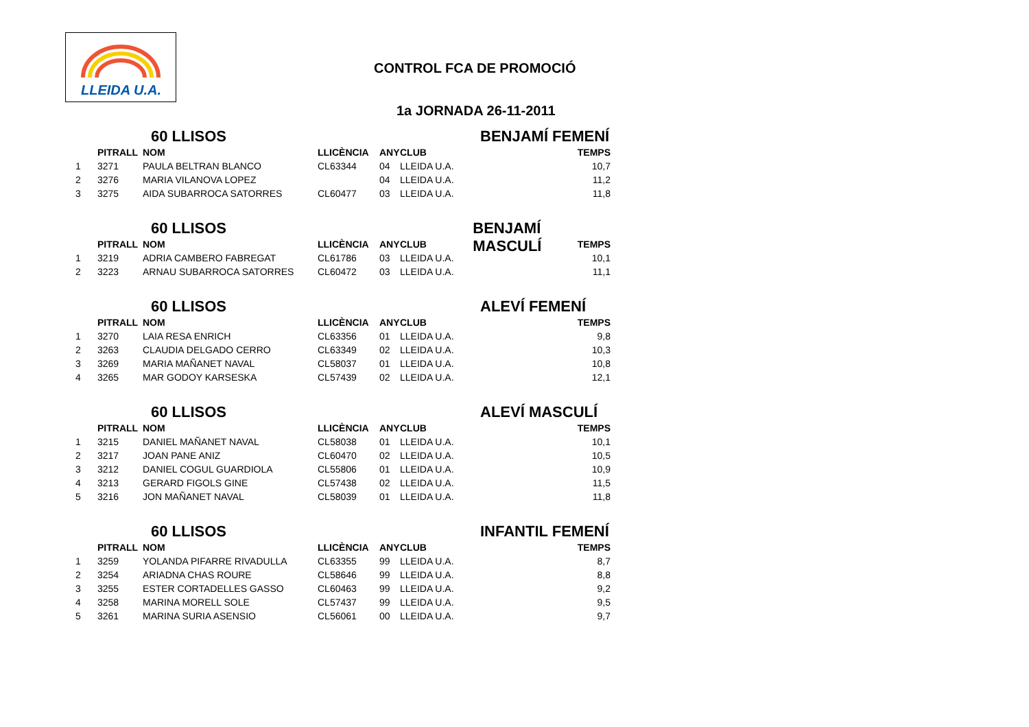LLEIDA U.A.
CONTROL FCA DE PROMOCIÓ
1a JORNADA 26-11-2011
60 LLISOS BENJAMÍ FEMENÍ
| | PITRALL | NOM | LLICÈNCIA | ANY | CLUB | TEMPS |
| --- | --- | --- | --- | --- | --- | --- |
| 1 | 3271 | PAULA BELTRAN BLANCO | CL63344 | 04 | LLEIDA U.A. | 10,7 |
| 2 | 3276 | MARIA VILANOVA LOPEZ | | 04 | LLEIDA U.A. | 11,2 |
| 3 | 3275 | AIDA SUBARROCA SATORRES | CL60477 | 03 | LLEIDA U.A. | 11,8 |
60 LLISOS BENJAMÍ MASCULÍ
| | PITRALL | NOM | LLICÈNCIA | ANY | CLUB | TEMPS |
| --- | --- | --- | --- | --- | --- | --- |
| 1 | 3219 | ADRIA CAMBERO FABREGAT | CL61786 | 03 | LLEIDA U.A. | 10,1 |
| 2 | 3223 | ARNAU SUBARROCA SATORRES | CL60472 | 03 | LLEIDA U.A. | 11,1 |
60 LLISOS ALEVÍ FEMENÍ
| | PITRALL | NOM | LLICÈNCIA | ANY | CLUB | TEMPS |
| --- | --- | --- | --- | --- | --- | --- |
| 1 | 3270 | LAIA RESA ENRICH | CL63356 | 01 | LLEIDA U.A. | 9,8 |
| 2 | 3263 | CLAUDIA DELGADO CERRO | CL63349 | 02 | LLEIDA U.A. | 10,3 |
| 3 | 3269 | MARIA MAÑANET NAVAL | CL58037 | 01 | LLEIDA U.A. | 10,8 |
| 4 | 3265 | MAR GODOY KARSESKA | CL57439 | 02 | LLEIDA U.A. | 12,1 |
60 LLISOS ALEVÍ MASCULÍ
| | PITRALL | NOM | LLICÈNCIA | ANY | CLUB | TEMPS |
| --- | --- | --- | --- | --- | --- | --- |
| 1 | 3215 | DANIEL MAÑANET NAVAL | CL58038 | 01 | LLEIDA U.A. | 10,1 |
| 2 | 3217 | JOAN PANE ANIZ | CL60470 | 02 | LLEIDA U.A. | 10,5 |
| 3 | 3212 | DANIEL COGUL GUARDIOLA | CL55806 | 01 | LLEIDA U.A. | 10,9 |
| 4 | 3213 | GERARD FIGOLS GINE | CL57438 | 02 | LLEIDA U.A. | 11,5 |
| 5 | 3216 | JON MAÑANET NAVAL | CL58039 | 01 | LLEIDA U.A. | 11,8 |
60 LLISOS INFANTIL FEMENÍ
| | PITRALL | NOM | LLICÈNCIA | ANY | CLUB | TEMPS |
| --- | --- | --- | --- | --- | --- | --- |
| 1 | 3259 | YOLANDA PIFARRE RIVADULLA | CL63355 | 99 | LLEIDA U.A. | 8,7 |
| 2 | 3254 | ARIADNA CHAS ROURE | CL58646 | 99 | LLEIDA U.A. | 8,8 |
| 3 | 3255 | ESTER CORTADELLES GASSO | CL60463 | 99 | LLEIDA U.A. | 9,2 |
| 4 | 3258 | MARINA MORELL SOLE | CL57437 | 99 | LLEIDA U.A. | 9,5 |
| 5 | 3261 | MARINA SURIA ASENSIO | CL56061 | 00 | LLEIDA U.A. | 9,7 |